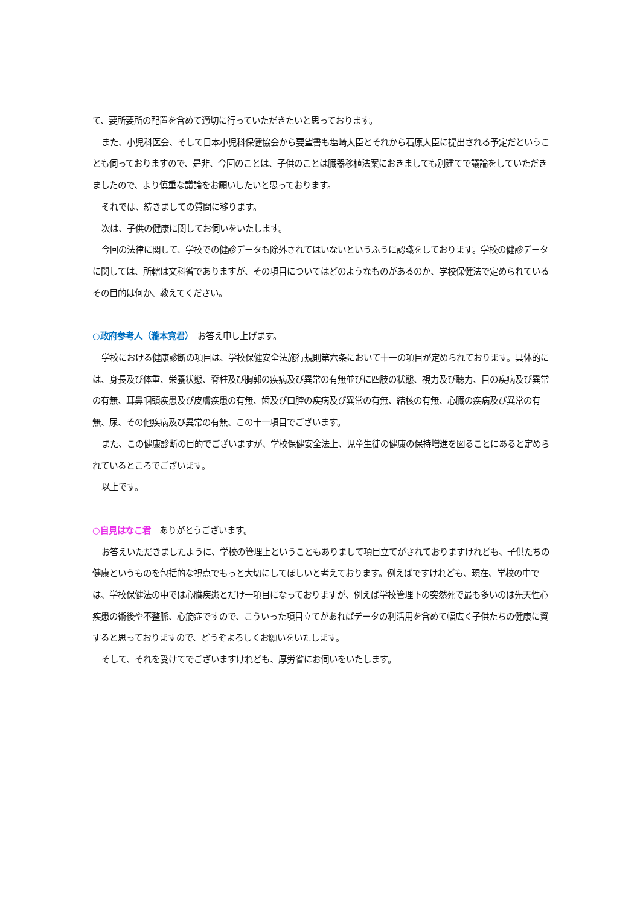て、要所要所の配置を含めて適切に行っていただきたいと思っております。
また、小児科医会、そして日本小児科保健協会から要望書も塩崎大臣とそれから石原大臣に提出される予定だということも伺っておりますので、是非、今回のことは、子供のことは臓器移植法案におきましても別建てで議論をしていただきましたので、より慎重な議論をお願いしたいと思っております。
それでは、続きましての質問に移ります。
次は、子供の健康に関してお伺いをいたします。
今回の法律に関して、学校での健診データも除外されてはいないというふうに認識をしております。学校の健診データに関しては、所轄は文科省でありますが、その項目についてはどのようなものがあるのか、学校保健法で定められているその目的は何か、教えてください。
○政府参考人（瀧本寛君）　お答え申し上げます。
学校における健康診断の項目は、学校保健安全法施行規則第六条において十一の項目が定められております。具体的には、身長及び体重、栄養状態、脊柱及び胸郭の疾病及び異常の有無並びに四肢の状態、視力及び聴力、目の疾病及び異常の有無、耳鼻咽頭疾患及び皮膚疾患の有無、歯及び口腔の疾病及び異常の有無、結核の有無、心臓の疾病及び異常の有無、尿、その他疾病及び異常の有無、この十一項目でございます。
また、この健康診断の目的でございますが、学校保健安全法上、児童生徒の健康の保持増進を図ることにあると定められているところでございます。
以上です。
○自見はなこ君　ありがとうございます。
お答えいただきましたように、学校の管理上ということもありまして項目立てがされておりますけれども、子供たちの健康というものを包括的な視点でもっと大切にしてほしいと考えております。例えばですけれども、現在、学校の中では、学校保健法の中では心臓疾患とだけ一項目になっておりますが、例えば学校管理下の突然死で最も多いのは先天性心疾患の術後や不整脈、心筋症ですので、こういった項目立てがあればデータの利活用を含めて幅広く子供たちの健康に資すると思っておりますので、どうぞよろしくお願いをいたします。
そして、それを受けてでございますけれども、厚労省にお伺いをいたします。